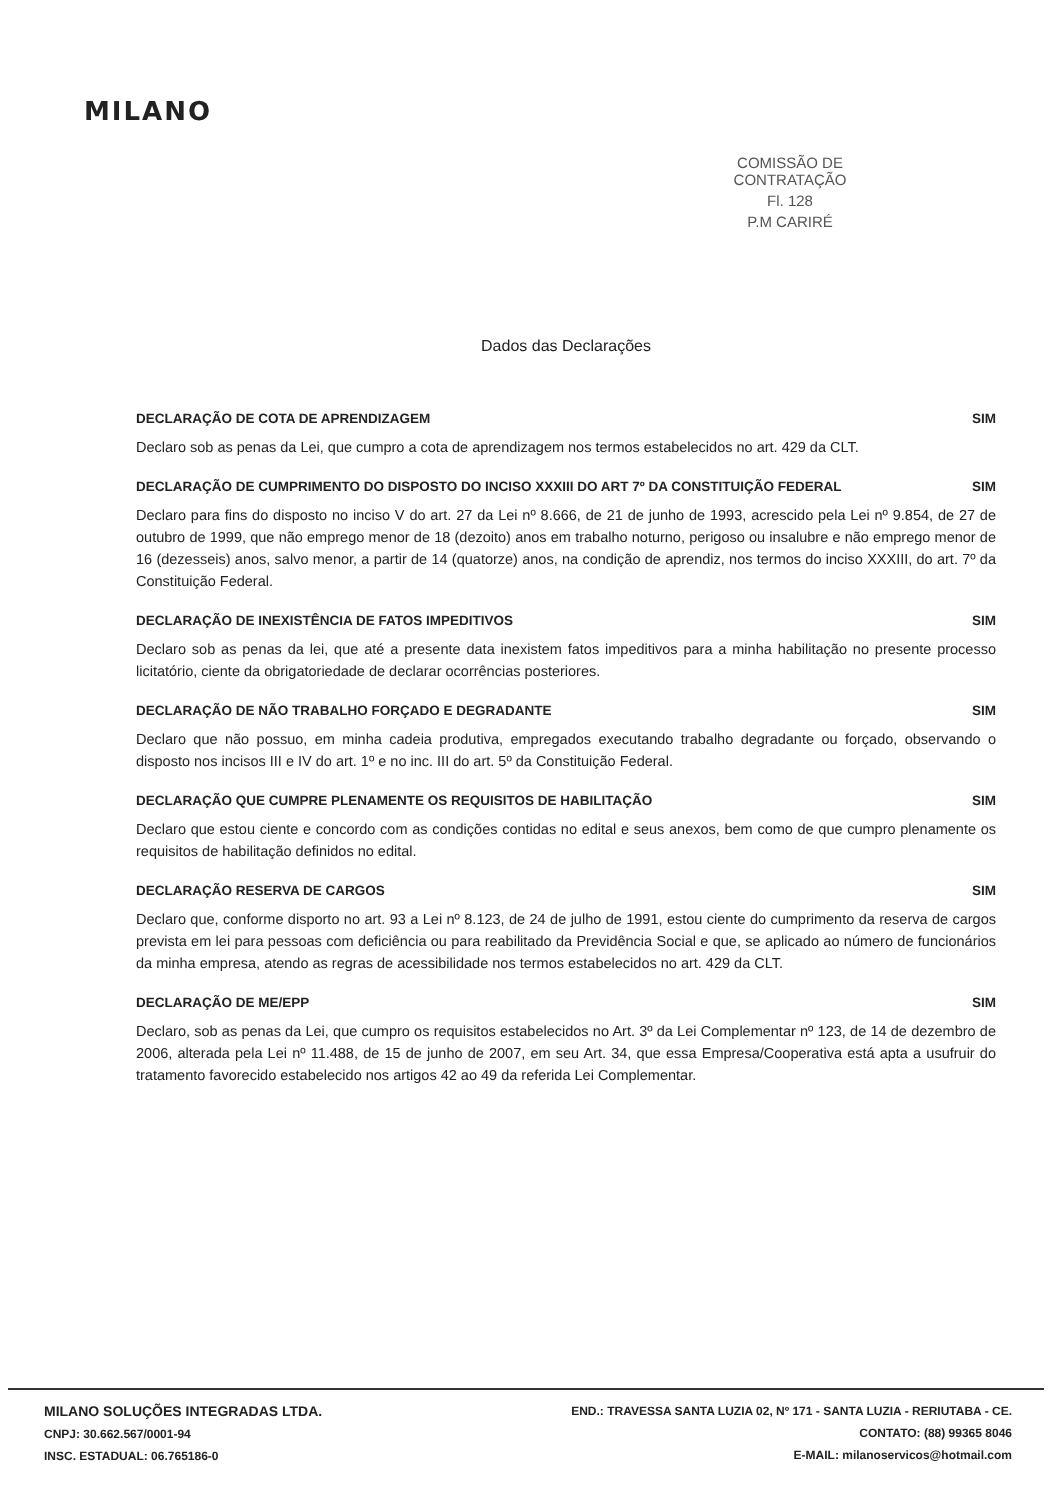MILANO
COMISSÃO DE CONTRATAÇÃO
Fl. 128
P.M CARIRÉ
Dados das Declarações
DECLARAÇÃO DE COTA DE APRENDIZAGEM SIM
Declaro sob as penas da Lei, que cumpro a cota de aprendizagem nos termos estabelecidos no art. 429 da CLT.
DECLARAÇÃO DE CUMPRIMENTO DO DISPOSTO DO INCISO XXXIII DO ART 7º DA CONSTITUIÇÃO FEDERAL SIM
Declaro para fins do disposto no inciso V do art. 27 da Lei nº 8.666, de 21 de junho de 1993, acrescido pela Lei nº 9.854, de 27 de outubro de 1999, que não emprego menor de 18 (dezoito) anos em trabalho noturno, perigoso ou insalubre e não emprego menor de 16 (dezesseis) anos, salvo menor, a partir de 14 (quatorze) anos, na condição de aprendiz, nos termos do inciso XXXIII, do art. 7º da Constituição Federal.
DECLARAÇÃO DE INEXISTÊNCIA DE FATOS IMPEDITIVOS SIM
Declaro sob as penas da lei, que até a presente data inexistem fatos impeditivos para a minha habilitação no presente processo licitatório, ciente da obrigatoriedade de declarar ocorrências posteriores.
DECLARAÇÃO DE NÃO TRABALHO FORÇADO E DEGRADANTE SIM
Declaro que não possuo, em minha cadeia produtiva, empregados executando trabalho degradante ou forçado, observando o disposto nos incisos III e IV do art. 1º e no inc. III do art. 5º da Constituição Federal.
DECLARAÇÃO QUE CUMPRE PLENAMENTE OS REQUISITOS DE HABILITAÇÃO SIM
Declaro que estou ciente e concordo com as condições contidas no edital e seus anexos, bem como de que cumpro plenamente os requisitos de habilitação definidos no edital.
DECLARAÇÃO RESERVA DE CARGOS SIM
Declaro que, conforme disporto no art. 93 a Lei nº 8.123, de 24 de julho de 1991, estou ciente do cumprimento da reserva de cargos prevista em lei para pessoas com deficiência ou para reabilitado da Previdência Social e que, se aplicado ao número de funcionários da minha empresa, atendo as regras de acessibilidade nos termos estabelecidos no art. 429 da CLT.
DECLARAÇÃO DE ME/EPP SIM
Declaro, sob as penas da Lei, que cumpro os requisitos estabelecidos no Art. 3º da Lei Complementar nº 123, de 14 de dezembro de 2006, alterada pela Lei nº 11.488, de 15 de junho de 2007, em seu Art. 34, que essa Empresa/Cooperativa está apta a usufruir do tratamento favorecido estabelecido nos artigos 42 ao 49 da referida Lei Complementar.
MILANO SOLUÇÕES INTEGRADAS LTDA.
CNPJ: 30.662.567/0001-94
INSC. ESTADUAL: 06.765186-0
END.: TRAVESSA SANTA LUZIA 02, Nº 171 - SANTA LUZIA - RERIUTABA - CE.
CONTATO: (88) 99365 8046
E-MAIL: milanoservicos@hotmail.com